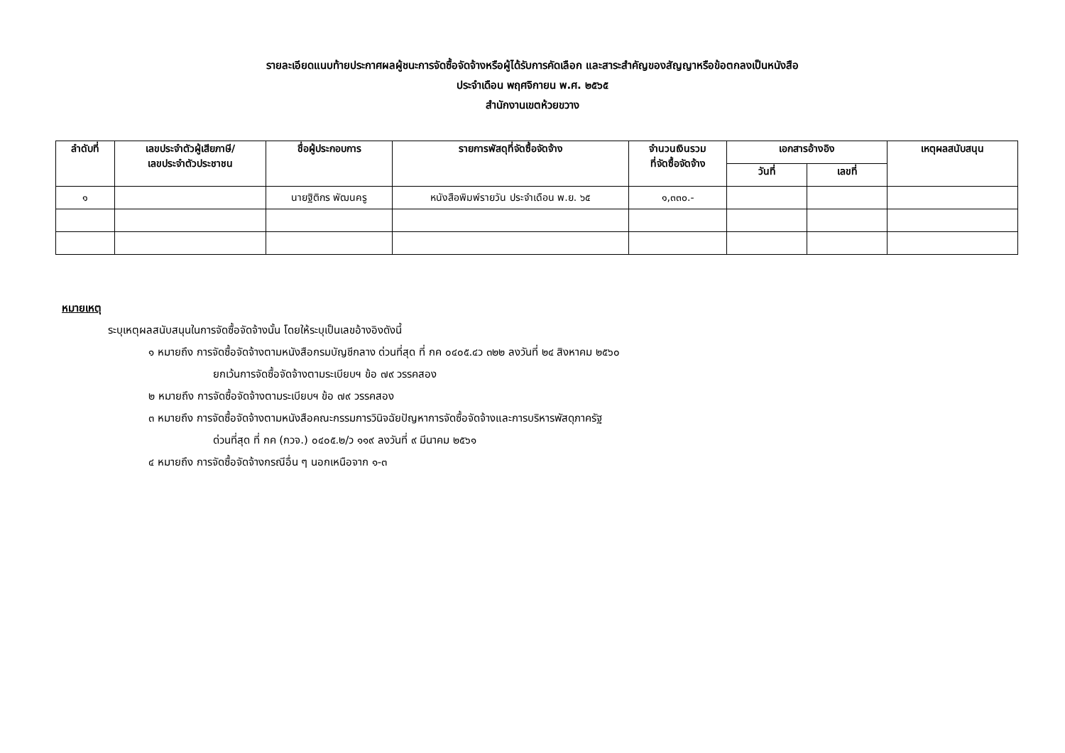รายละเอียดแนบท้ายประกาศผลผู้ชนะการจัดซื้อจัดจ้างหรือผู้ได้รับการคัดเลือก และสาระสำคัญของสัญญาหรือข้อตกลงเป็นหนังสือ
ประจำเดือน พฤศจิกายน พ.ศ. ๒๕๖๕
สำนักงานเขตห้วยขวาง
| ลำดับที่ | เลขประจำตัวผู้เสียภาษี/ เลขประจำตัวประชาชน | ชื่อผู้ประกอบการ | รายการพัสดุที่จัดซื้อจัดจ้าง | จำนวนเงินรวม ที่จัดซื้อจัดจ้าง | เอกสารอ้างอิง | | เหตุผลสนับสนุน |
| --- | --- | --- | --- | --- | --- | --- | --- |
| | | | | | วันที่ | เลขที่ | |
| ๑ | | นายฐิติกร พัฒนครู | หนังสือพิมพ์รายวัน ประจำเดือน พ.ย. ๖๕ | ๑,๓๓๐.- | | | |
หมายเหตุ
ระบุเหตุผลสนับสนุนในการจัดซื้อจัดจ้างนั้น โดยให้ระบุเป็นเลขอ้างอิงดังนี้
๑ หมายถึง การจัดซื้อจัดจ้างตามหนังสือกรมบัญชีกลาง ด่วนที่สุด ที่ กค ๐๔๐๕.๔ว ๓๒๒ ลงวันที่ ๒๔ สิงหาคม ๒๕๖๐
ยกเว้นการจัดซื้อจัดจ้างตามระเบียบฯ ข้อ ๗๙ วรรคสอง
๒ หมายถึง การจัดซื้อจัดจ้างตามระเบียบฯ ข้อ ๗๙ วรรคสอง
๓ หมายถึง การจัดซื้อจัดจ้างตามหนังสือคณะกรรมการวินิจฉัยปัญหาการจัดซื้อจัดจ้างและการบริหารพัสดุภาครัฐ
ด่วนที่สุด ที่ กค (กวจ.) ๐๔๐๕.๒/ว ๑๑๙ ลงวันที่ ๙ มีนาคม ๒๕๖๑
๔ หมายถึง การจัดซื้อจัดจ้างกรณีอื่น ๆ นอกเหนือจาก ๑-๓